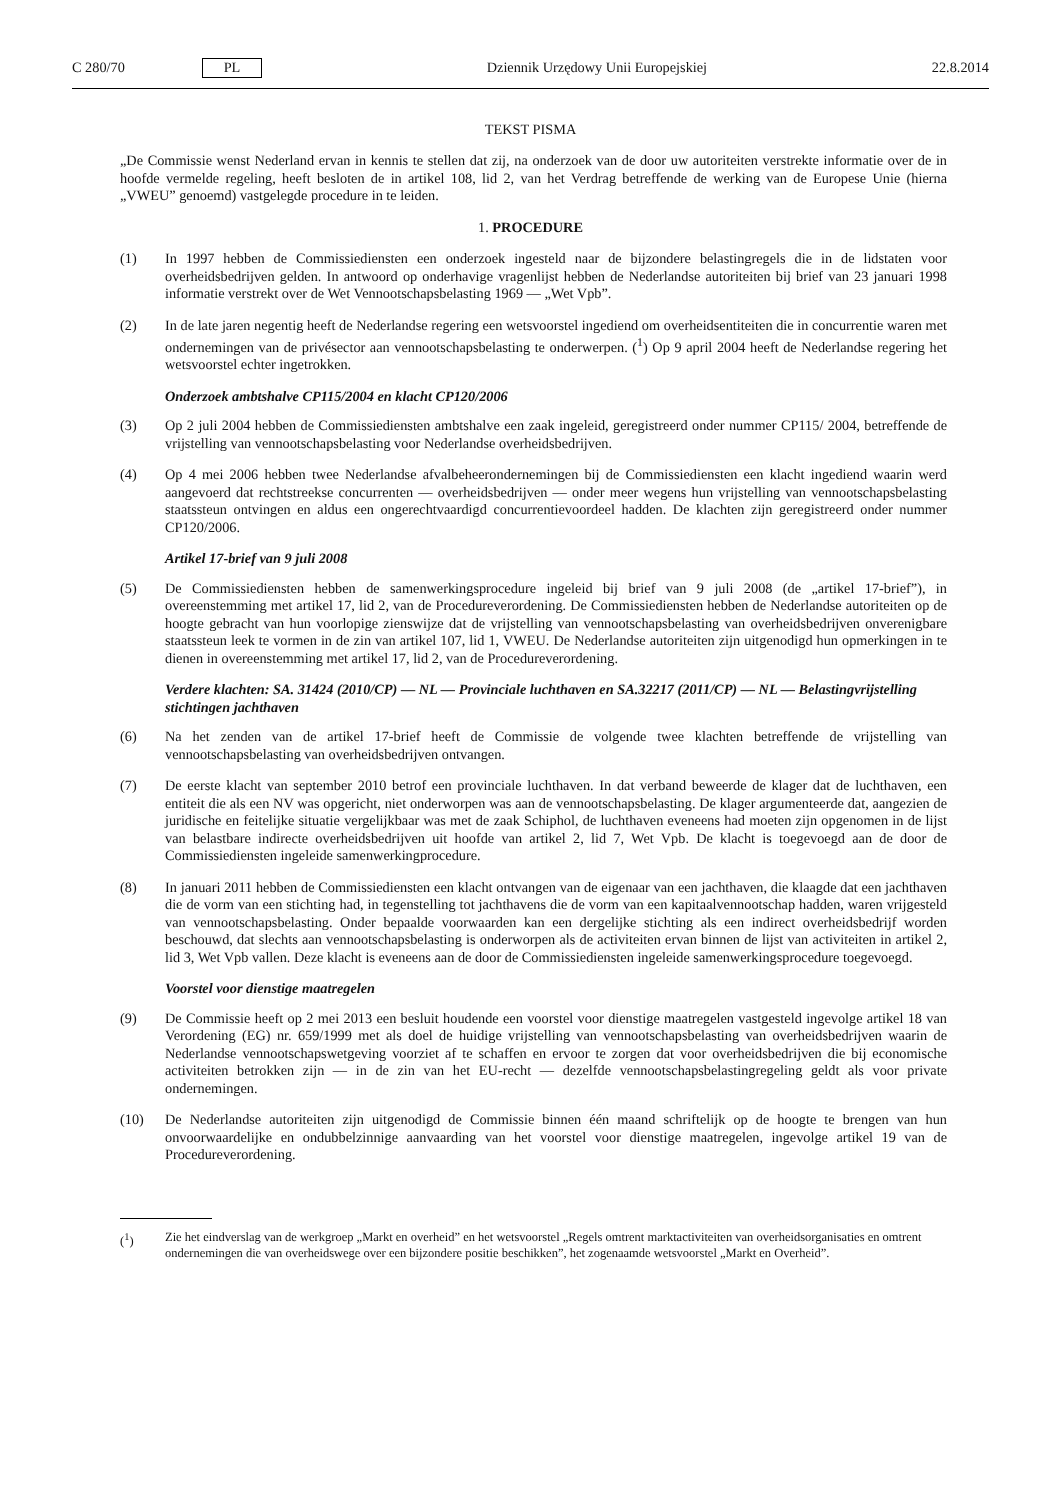C 280/70 PL Dziennik Urzędowy Unii Europejskiej 22.8.2014
TEKST PISMA
„De Commissie wenst Nederland ervan in kennis te stellen dat zij, na onderzoek van de door uw autoriteiten verstrekte informatie over de in hoofde vermelde regeling, heeft besloten de in artikel 108, lid 2, van het Verdrag betreffende de werking van de Europese Unie (hierna „VWEU” genoemd) vastgelegde procedure in te leiden.
1. PROCEDURE
(1) In 1997 hebben de Commissiediensten een onderzoek ingesteld naar de bijzondere belastingregels die in de lidstaten voor overheidsbedrijven gelden. In antwoord op onderhavige vragenlijst hebben de Nederlandse autoriteiten bij brief van 23 januari 1998 informatie verstrekt over de Wet Vennootschapsbelasting 1969 — „Wet Vpb”.
(2) In de late jaren negentig heeft de Nederlandse regering een wetsvoorstel ingediend om overheidsentiteiten die in concurrentie waren met ondernemingen van de privésector aan vennootschapsbelasting te onderwerpen. (<sup>1</sup>) Op 9 april 2004 heeft de Nederlandse regering het wetsvoorstel echter ingetrokken.
Onderzoek ambtshalve CP115/2004 en klacht CP120/2006
(3) Op 2 juli 2004 hebben de Commissiediensten ambtshalve een zaak ingeleid, geregistreerd onder nummer CP115/ 2004, betreffende de vrijstelling van vennootschapsbelasting voor Nederlandse overheidsbedrijven.
(4) Op 4 mei 2006 hebben twee Nederlandse afvalbeheerondernemingen bij de Commissiediensten een klacht ingediend waarin werd aangevoerd dat rechtstreekse concurrenten — overheidsbedrijven — onder meer wegens hun vrijstelling van vennootschapsbelasting staatssteun ontvingen en aldus een ongerechtvaardigd concurrentievoordeel hadden. De klachten zijn geregistreerd onder nummer CP120/2006.
Artikel 17-brief van 9 juli 2008
(5) De Commissiediensten hebben de samenwerkingsprocedure ingeleid bij brief van 9 juli 2008 (de „artikel 17-brief”), in overeenstemming met artikel 17, lid 2, van de Procedureverordening. De Commissiediensten hebben de Nederlandse autoriteiten op de hoogte gebracht van hun voorlopige zienswijze dat de vrijstelling van vennootschapsbelasting van overheidsbedrijven onverenigbare staatssteun leek te vormen in de zin van artikel 107, lid 1, VWEU. De Nederlandse autoriteiten zijn uitgenodigd hun opmerkingen in te dienen in overeenstemming met artikel 17, lid 2, van de Procedureverordening.
Verdere klachten: SA. 31424 (2010/CP) — NL — Provinciale luchthaven en SA.32217 (2011/CP) — NL — Belastingvrijstelling stichtingen jachthaven
(6) Na het zenden van de artikel 17-brief heeft de Commissie de volgende twee klachten betreffende de vrijstelling van vennootschapsbelasting van overheidsbedrijven ontvangen.
(7) De eerste klacht van september 2010 betrof een provinciale luchthaven. In dat verband beweerde de klager dat de luchthaven, een entiteit die als een NV was opgericht, niet onderworpen was aan de vennootschapsbelasting. De klager argumenteerde dat, aangezien de juridische en feitelijke situatie vergelijkbaar was met de zaak Schiphol, de luchthaven eveneens had moeten zijn opgenomen in de lijst van belastbare indirecte overheidsbedrijven uit hoofde van artikel 2, lid 7, Wet Vpb. De klacht is toegevoegd aan de door de Commissiediensten ingeleide samenwerkingprocedure.
(8) In januari 2011 hebben de Commissiediensten een klacht ontvangen van de eigenaar van een jachthaven, die klaagde dat een jachthaven die de vorm van een stichting had, in tegenstelling tot jachthavens die de vorm van een kapitaalvennootschap hadden, waren vrijgesteld van vennootschapsbelasting. Onder bepaalde voorwaarden kan een dergelijke stichting als een indirect overheidsbedrijf worden beschouwd, dat slechts aan vennootschapsbelasting is onderworpen als de activiteiten ervan binnen de lijst van activiteiten in artikel 2, lid 3, Wet Vpb vallen. Deze klacht is eveneens aan de door de Commissiediensten ingeleide samenwerkingsprocedure toegevoegd.
Voorstel voor dienstige maatregelen
(9) De Commissie heeft op 2 mei 2013 een besluit houdende een voorstel voor dienstige maatregelen vastgesteld ingevolge artikel 18 van Verordening (EG) nr. 659/1999 met als doel de huidige vrijstelling van vennootschapsbelasting van overheidsbedrijven waarin de Nederlandse vennootschapswetgeving voorziet af te schaffen en ervoor te zorgen dat voor overheidsbedrijven die bij economische activiteiten betrokken zijn — in de zin van het EU-recht — dezelfde vennootschapsbelastingregeling geldt als voor private ondernemingen.
(10) De Nederlandse autoriteiten zijn uitgenodigd de Commissie binnen één maand schriftelijk op de hoogte te brengen van hun onvoorwaardelijke en ondubbelzinnige aanvaarding van het voorstel voor dienstige maatregelen, ingevolge artikel 19 van de Procedureverordening.
(<sup>1</sup>) Zie het eindverslag van de werkgroep „Markt en overheid” en het wetsvoorstel „Regels omtrent marktactiviteiten van overheidsorganisaties en omtrent ondernemingen die van overheidswege over een bijzondere positie beschikken”, het zogenaamde wetsvoorstel „Markt en Overheid”.